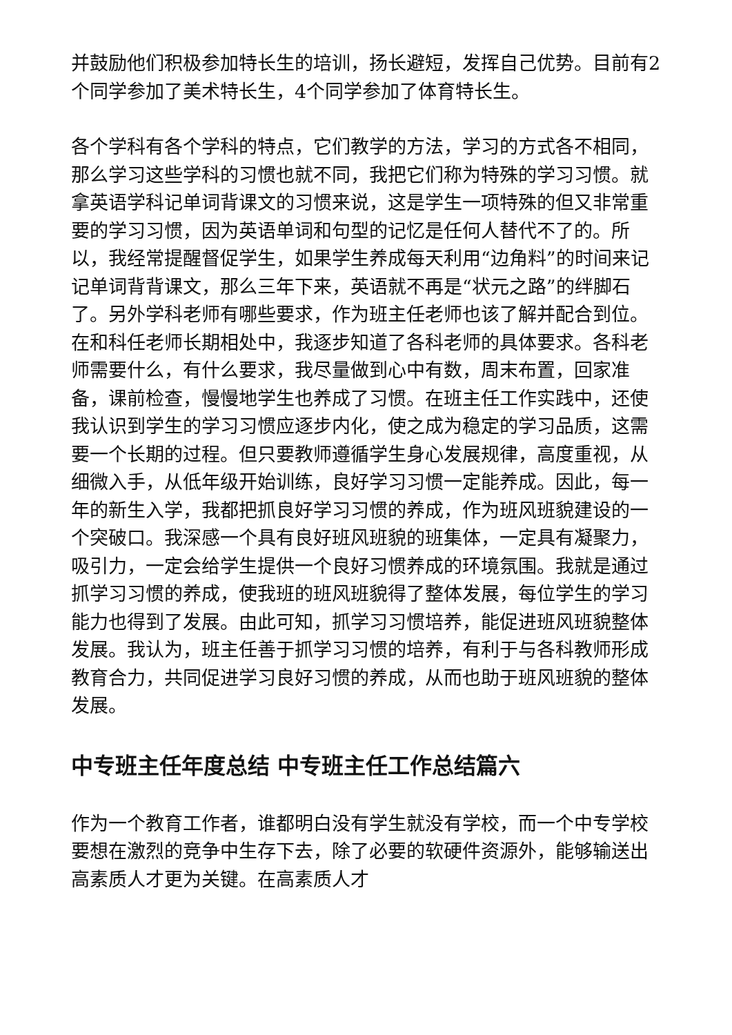并鼓励他们积极参加特长生的培训，扬长避短，发挥自己优势。目前有2个同学参加了美术特长生，4个同学参加了体育特长生。
各个学科有各个学科的特点，它们教学的方法，学习的方式各不相同，那么学习这些学科的习惯也就不同，我把它们称为特殊的学习习惯。就拿英语学科记单词背课文的习惯来说，这是学生一项特殊的但又非常重要的学习习惯，因为英语单词和句型的记忆是任何人替代不了的。所以，我经常提醒督促学生，如果学生养成每天利用“边角料”的时间来记记单词背背课文，那么三年下来，英语就不再是“状元之路”的绊脚石了。另外学科老师有哪些要求，作为班主任老师也该了解并配合到位。在和科任老师长期相处中，我逐步知道了各科老师的具体要求。各科老师需要什么，有什么要求，我尽量做到心中有数，周末布置，回家准备，课前检查，慢慢地学生也养成了习惯。在班主任工作实践中，还使我认识到学生的学习习惯应逐步内化，使之成为稳定的学习品质，这需要一个长期的过程。但只要教师遵循学生身心发展规律，高度重视，从细微入手，从低年级开始训练，良好学习习惯一定能养成。因此，每一年的新生入学，我都把抓良好学习习惯的养成，作为班风班貌建设的一个突破口。我深感一个具有良好班风班貌的班集体，一定具有凝聚力，吸引力，一定会给学生提供一个良好习惯养成的环境氛围。我就是通过抓学习习惯的养成，使我班的班风班貌得了整体发展，每位学生的学习能力也得到了发展。由此可知，抓学习习惯培养，能促进班风班貌整体发展。我认为，班主任善于抓学习习惯的培养，有利于与各科教师形成教育合力，共同促进学习良好习惯的养成，从而也助于班风班貌的整体发展。
中专班主任年度总结 中专班主任工作总结篇六
作为一个教育工作者，谁都明白没有学生就没有学校，而一个中专学校要想在激烈的竞争中生存下去，除了必要的软硬件资源外，能够输送出高素质人才更为关键。在高素质人才